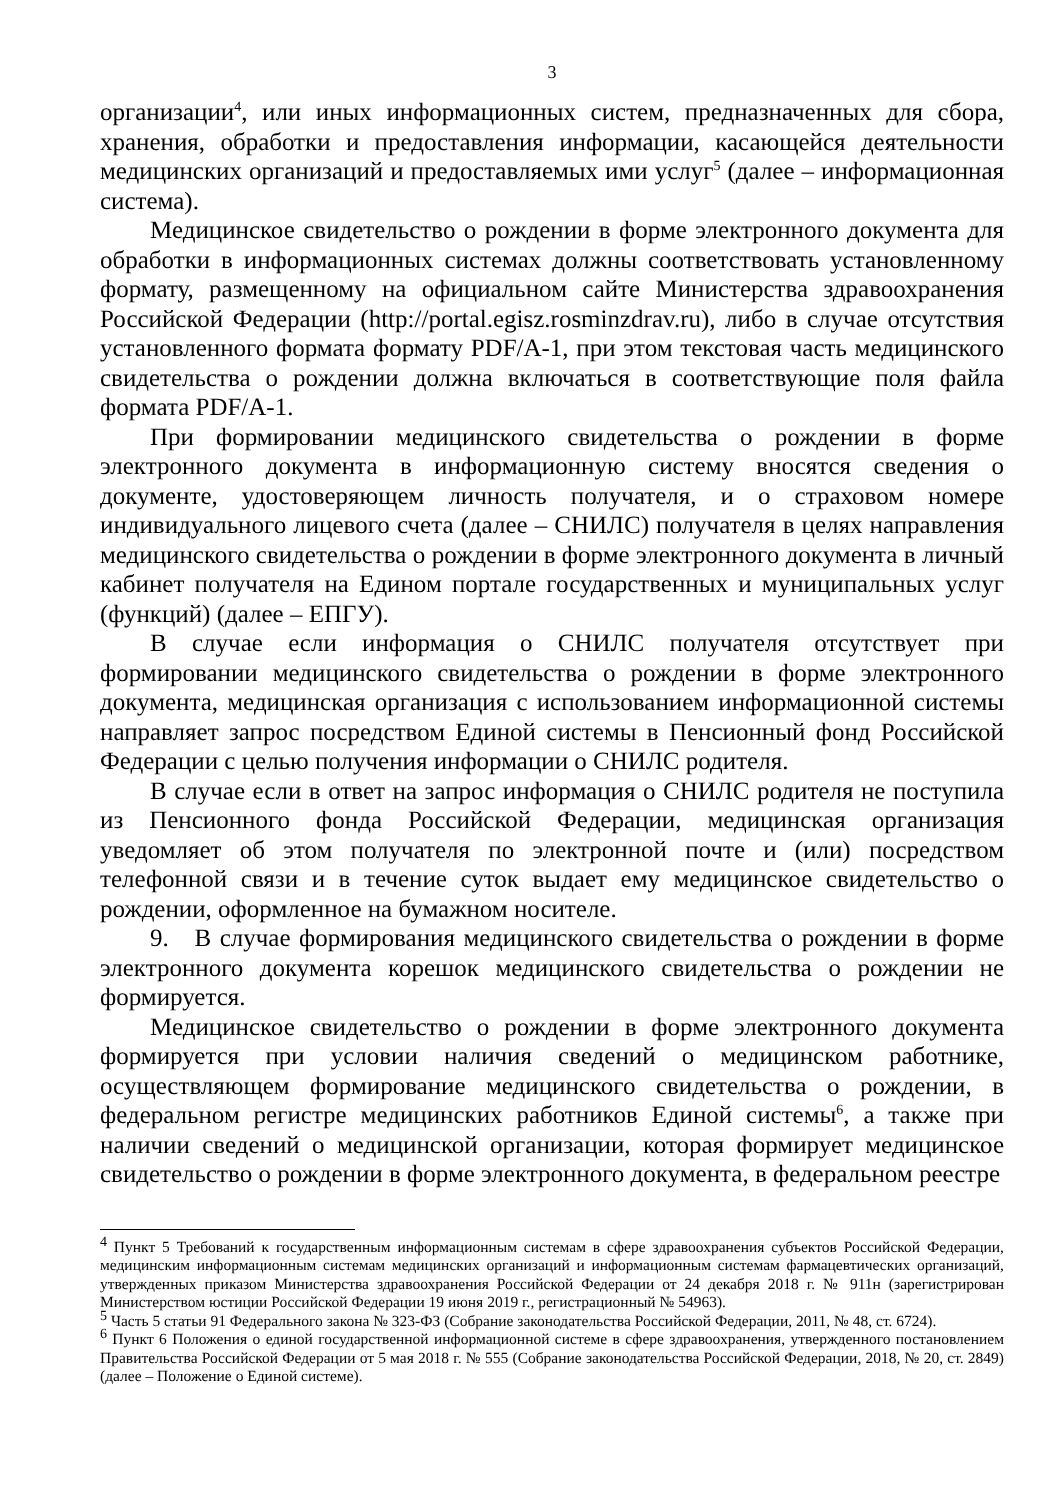3
организации<sup>4</sup>, или иных информационных систем, предназначенных для сбора, хранения, обработки и предоставления информации, касающейся деятельности медицинских организаций и предоставляемых ими услуг<sup>5</sup> (далее – информационная система).
Медицинское свидетельство о рождении в форме электронного документа для обработки в информационных системах должны соответствовать установленному формату, размещенному на официальном сайте Министерства здравоохранения Российской Федерации (http://portal.egisz.rosminzdrav.ru), либо в случае отсутствия установленного формата формату PDF/A-1, при этом текстовая часть медицинского свидетельства о рождении должна включаться в соответствующие поля файла формата PDF/A-1.
При формировании медицинского свидетельства о рождении в форме электронного документа в информационную систему вносятся сведения о документе, удостоверяющем личность получателя, и о страховом номере индивидуального лицевого счета (далее – СНИЛС) получателя в целях направления медицинского свидетельства о рождении в форме электронного документа в личный кабинет получателя на Едином портале государственных и муниципальных услуг (функций) (далее – ЕПГУ).
В случае если информация о СНИЛС получателя отсутствует при формировании медицинского свидетельства о рождении в форме электронного документа, медицинская организация с использованием информационной системы направляет запрос посредством Единой системы в Пенсионный фонд Российской Федерации с целью получения информации о СНИЛС родителя.
В случае если в ответ на запрос информация о СНИЛС родителя не поступила из Пенсионного фонда Российской Федерации, медицинская организация уведомляет об этом получателя по электронной почте и (или) посредством телефонной связи и в течение суток выдает ему медицинское свидетельство о рождении, оформленное на бумажном носителе.
9. В случае формирования медицинского свидетельства о рождении в форме электронного документа корешок медицинского свидетельства о рождении не формируется.
Медицинское свидетельство о рождении в форме электронного документа формируется при условии наличия сведений о медицинском работнике, осуществляющем формирование медицинского свидетельства о рождении, в федеральном регистре медицинских работников Единой системы<sup>6</sup>, а также при наличии сведений о медицинской организации, которая формирует медицинское свидетельство о рождении в форме электронного документа, в федеральном реестре
<sup>4</sup> Пункт 5 Требований к государственным информационным системам в сфере здравоохранения субъектов Российской Федерации, медицинским информационным системам медицинских организаций и информационным системам фармацевтических организаций, утвержденных приказом Министерства здравоохранения Российской Федерации от 24 декабря 2018 г. № 911н (зарегистрирован Министерством юстиции Российской Федерации 19 июня 2019 г., регистрационный № 54963).
<sup>5</sup> Часть 5 статьи 91 Федерального закона № 323-ФЗ (Собрание законодательства Российской Федерации, 2011, № 48, ст. 6724).
<sup>6</sup> Пункт 6 Положения о единой государственной информационной системе в сфере здравоохранения, утвержденного постановлением Правительства Российской Федерации от 5 мая 2018 г. № 555 (Собрание законодательства Российской Федерации, 2018, № 20, ст. 2849) (далее – Положение о Единой системе).